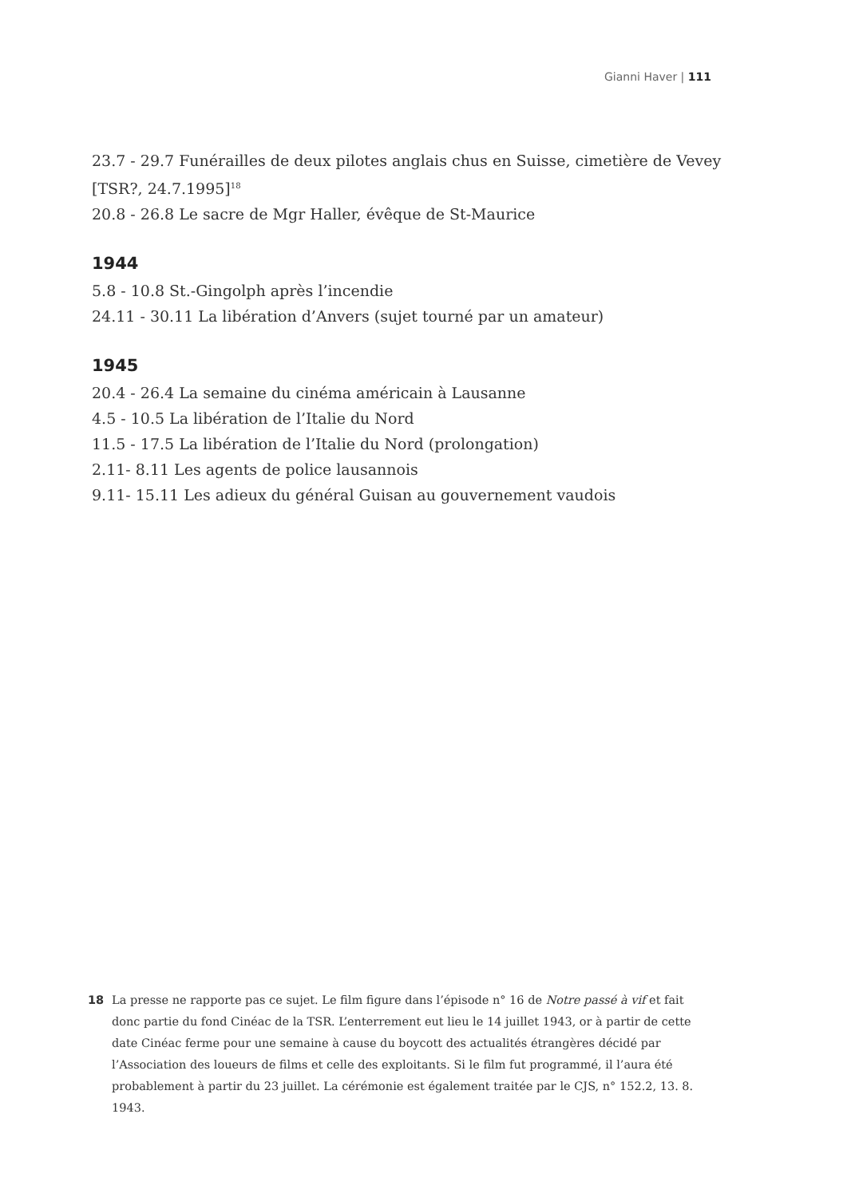Gianni Haver | 111
23.7 - 29.7 Funérailles de deux pilotes anglais chus en Suisse, cimetière de Vevey [TSR?, 24.7.1995]<sup>18</sup>
20.8 - 26.8 Le sacre de Mgr Haller, évêque de St-Maurice
1944
5.8 - 10.8 St.-Gingolph après l’incendie
24.11 - 30.11 La libération d’Anvers (sujet tourné par un amateur)
1945
20.4 - 26.4 La semaine du cinéma américain à Lausanne
4.5 - 10.5 La libération de l’Italie du Nord
11.5 - 17.5 La libération de l’Italie du Nord (prolongation)
2.11- 8.11 Les agents de police lausannois
9.11- 15.11 Les adieux du général Guisan au gouvernement vaudois
18 La presse ne rapporte pas ce sujet. Le film figure dans l’épisode n° 16 de Notre passé à vif et fait donc partie du fond Cinéac de la TSR. L’enterrement eut lieu le 14 juillet 1943, or à partir de cette date Cinéac ferme pour une semaine à cause du boycott des actualités étrangères décidé par l’Association des loueurs de films et celle des exploitants. Si le film fut programmé, il l’aura été probablement à partir du 23 juillet. La cérémonie est également traitée par le CJS, n° 152.2, 13. 8. 1943.